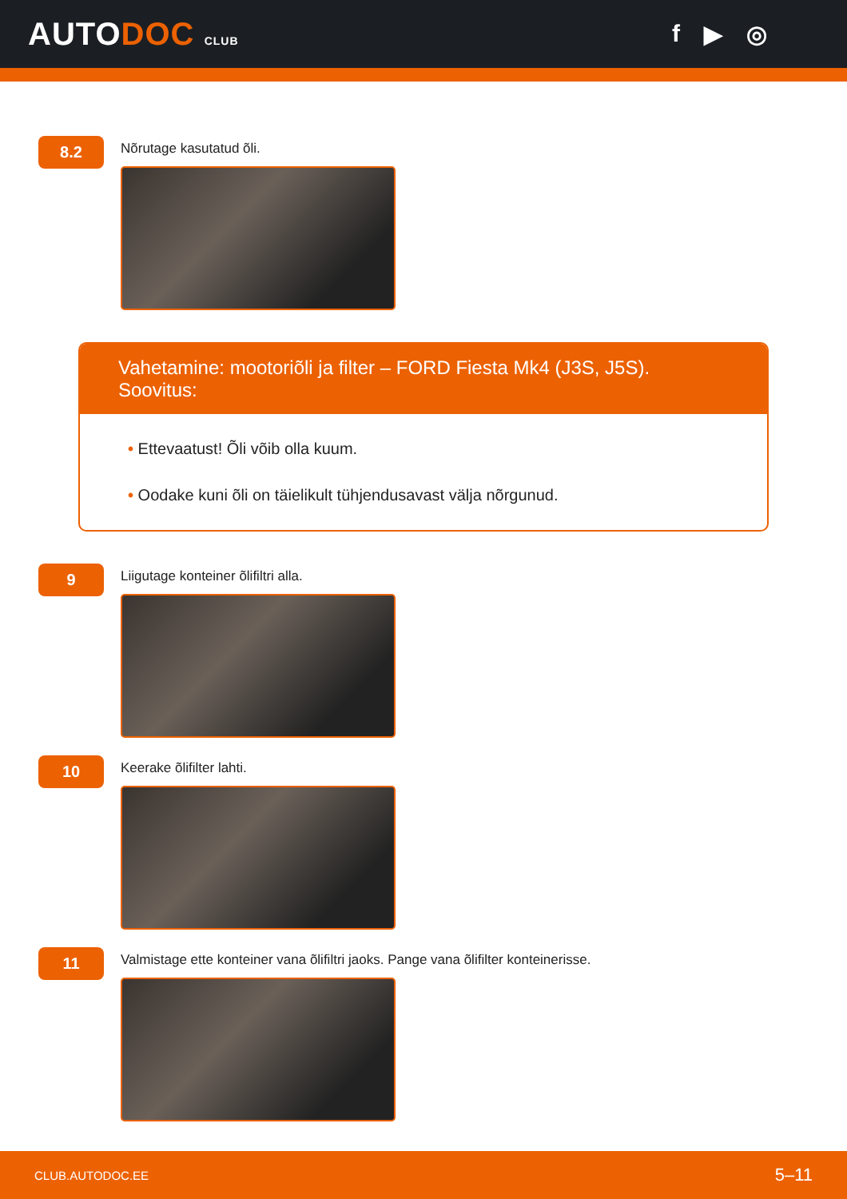AUTODOC CLUB
f ▶ ◎
8.2
Nõrutage kasutatud õli.
Vahetamine: mootoriõli ja filter – FORD Fiesta Mk4 (J3S, J5S). Soovitus:
• Ettevaatust! Õli võib olla kuum.
• Oodake kuni õli on täielikult tühjendusavast välja nõrgunud.
9
Liigutage konteiner õlifiltri alla.
10
Keerake õlifilter lahti.
11
Valmistage ette konteiner vana õlifiltri jaoks. Pange vana õlifilter konteinerisse.
CLUB.AUTODOC.EE 5–11